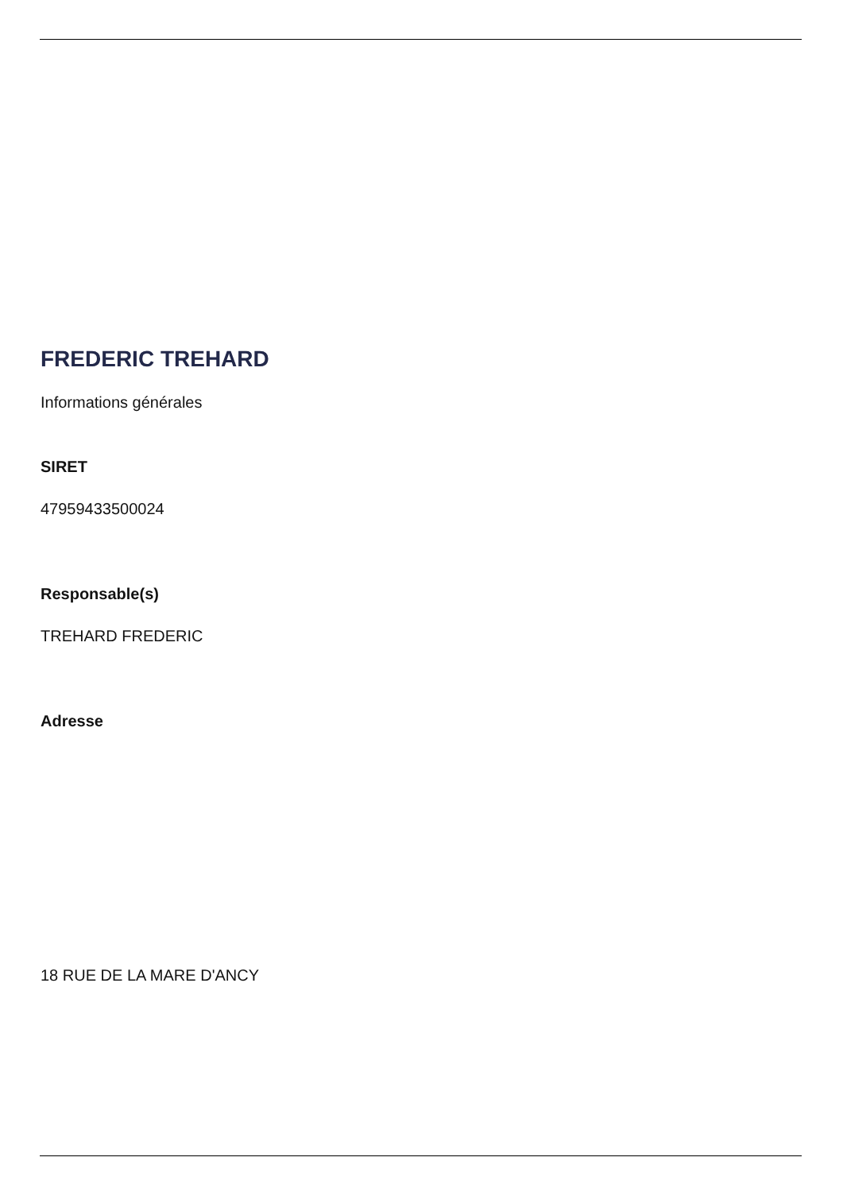FREDERIC TREHARD
Informations générales
SIRET
47959433500024
Responsable(s)
TREHARD FREDERIC
Adresse
18 RUE DE LA MARE D'ANCY